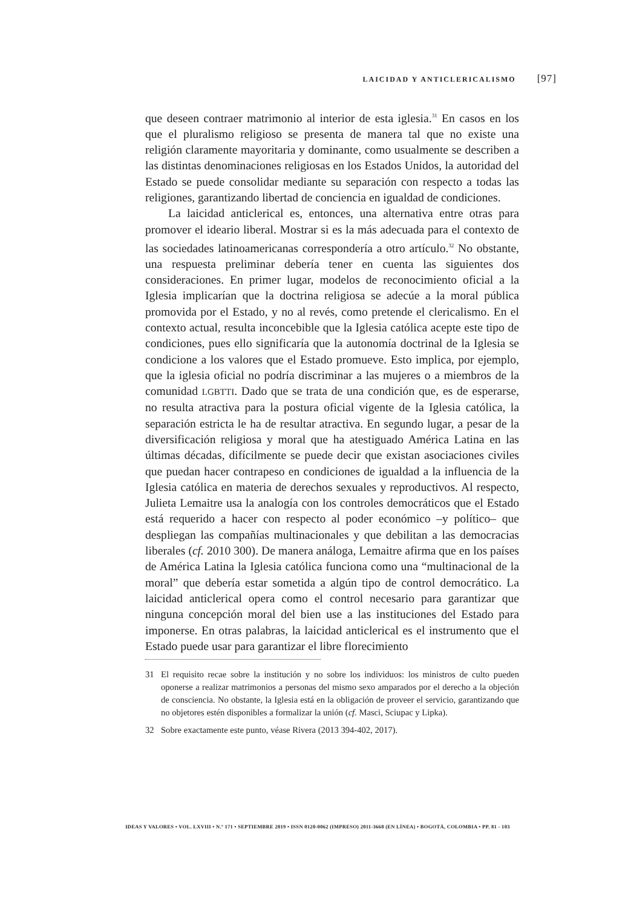LAICIDAD Y ANTICLERICALISMO [97]
que deseen contraer matrimonio al interior de esta iglesia.<sup>31</sup> En casos en los que el pluralismo religioso se presenta de manera tal que no existe una religión claramente mayoritaria y dominante, como usualmente se describen a las distintas denominaciones religiosas en los Estados Unidos, la autoridad del Estado se puede consolidar mediante su separación con respecto a todas las religiones, garantizando libertad de conciencia en igualdad de condiciones.
La laicidad anticlerical es, entonces, una alternativa entre otras para promover el ideario liberal. Mostrar si es la más adecuada para el contexto de las sociedades latinoamericanas correspondería a otro artículo.<sup>32</sup> No obstante, una respuesta preliminar debería tener en cuenta las siguientes dos consideraciones. En primer lugar, modelos de reconocimiento oficial a la Iglesia implicarían que la doctrina religiosa se adecúe a la moral pública promovida por el Estado, y no al revés, como pretende el clericalismo. En el contexto actual, resulta inconcebible que la Iglesia católica acepte este tipo de condiciones, pues ello significaría que la autonomía doctrinal de la Iglesia se condicione a los valores que el Estado promueve. Esto implica, por ejemplo, que la iglesia oficial no podría discriminar a las mujeres o a miembros de la comunidad LGBTTI. Dado que se trata de una condición que, es de esperarse, no resulta atractiva para la postura oficial vigente de la Iglesia católica, la separación estricta le ha de resultar atractiva. En segundo lugar, a pesar de la diversificación religiosa y moral que ha atestiguado América Latina en las últimas décadas, difícilmente se puede decir que existan asociaciones civiles que puedan hacer contrapeso en condiciones de igualdad a la influencia de la Iglesia católica en materia de derechos sexuales y reproductivos. Al respecto, Julieta Lemaitre usa la analogía con los controles democráticos que el Estado está requerido a hacer con respecto al poder económico –y político– que despliegan las compañías multinacionales y que debilitan a las democracias liberales (cf. 2010 300). De manera análoga, Lemaitre afirma que en los países de América Latina la Iglesia católica funciona como una “multinacional de la moral” que debería estar sometida a algún tipo de control democrático. La laicidad anticlerical opera como el control necesario para garantizar que ninguna concepción moral del bien use a las instituciones del Estado para imponerse. En otras palabras, la laicidad anticlerical es el instrumento que el Estado puede usar para garantizar el libre florecimiento
31 El requisito recae sobre la institución y no sobre los individuos: los ministros de culto pueden oponerse a realizar matrimonios a personas del mismo sexo amparados por el derecho a la objeción de consciencia. No obstante, la Iglesia está en la obligación de proveer el servicio, garantizando que no objetores estén disponibles a formalizar la unión (cf. Masci, Sciupac y Lipka).
32 Sobre exactamente este punto, véase Rivera (2013 394-402, 2017).
IDEAS Y VALORES • VOL. LXVIII • N.º 171 • SEPTIEMBRE 2019 • ISSN 0120-0062 (IMPRESO) 2011-3668 (EN LÍNEA) • BOGOTÁ, COLOMBIA • PP. 81 - 103